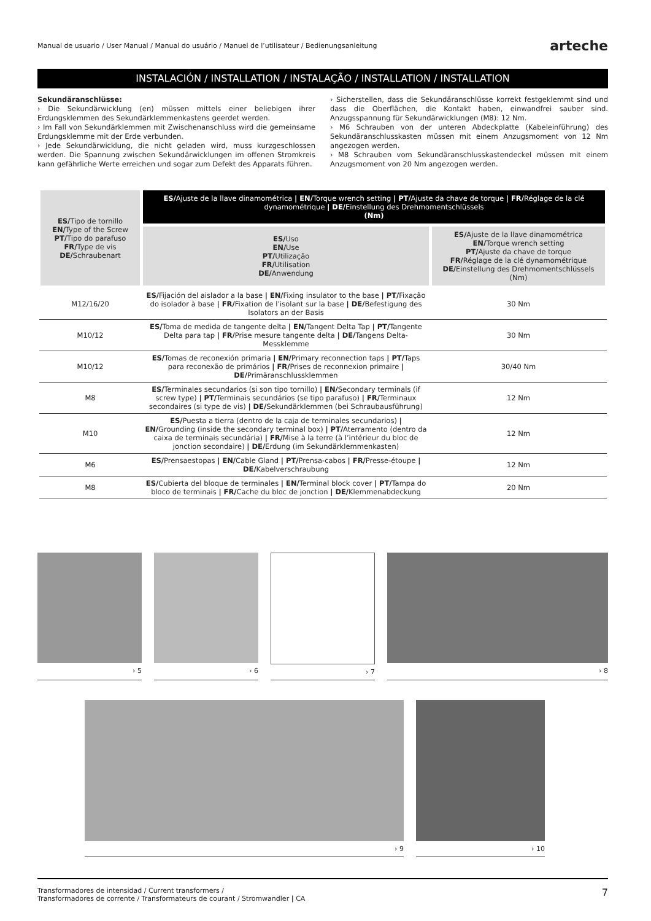Manual de usuario / User Manual / Manual do usuário / Manuel de l’utilisateur / Bedienungsanleitung arteche
INSTALACIÓN / INSTALLATION / INSTALAÇÃO / INSTALLATION / INSTALLATION
Sekundäranschlüsse:
› Die Sekundärwicklung (en) müssen mittels einer beliebigen ihrer Erdungsklemmen des Sekundärklemmenkastens geerdet werden.
› Im Fall von Sekundärklemmen mit Zwischenanschluss wird die gemeinsame Erdungsklemme mit der Erde verbunden.
› Jede Sekundärwicklung, die nicht geladen wird, muss kurzgeschlossen werden. Die Spannung zwischen Sekundärwicklungen im offenen Stromkreis kann gefährliche Werte erreichen und sogar zum Defekt des Apparats führen.
› Sicherstellen, dass die Sekundäranschlüsse korrekt festgeklemmt sind und dass die Oberflächen, die Kontakt haben, einwandfrei sauber sind. Anzugsspannung für Sekundärwicklungen (M8): 12 Nm.
› M6 Schrauben von der unteren Abdeckplatte (Kabeleinführung) des Sekundäranschlusskasten müssen mit einem Anzugsmoment von 12 Nm angezogen werden.
› M8 Schrauben vom Sekundäranschlusskastendeckel müssen mit einem Anzugsmoment von 20 Nm angezogen werden.
| ES/ Tipo de tornillo EN/ Type of the Screw PT/ Tipo do parafuso FR/ Type de vis DE/ Schraubenart | ES/ Ajuste de la llave dinamométrica / EN/ Torque wrench setting / PT/ Ajuste da chave de torque / FR/ Réglage de la clé dynamométrique / DE/ Einstellung des Drehmomentschlüssels (Nm) | |
| --- | --- | --- |
| | ES/ Uso EN/ Use PT/ Utilização FR/ Utilisation DE/ Anwendung | ES/ Ajuste de la llave dinamométrica EN/ Torque wrench setting PT/ Ajuste da chave de torque FR/ Réglage de la clé dynamométrique DE/ Einstellung des Drehmomentschlüssels (Nm) |
| M12/16/20 | ES/ Fijación del aislador a la base / EN/ Fixing insulator to the base / PT/ Fixação do isolador à base / FR/ Fixation de l’isolant sur la base / DE/ Befestigung des Isolators an der Basis | 30 Nm |
| M10/12 | ES/ Toma de medida de tangente delta / EN/ Tangent Delta Tap / PT/ Tangente Delta para tap / FR/ Prise mesure tangente delta / DE/ Tangens Delta-Messklemme | 30 Nm |
| M10/12 | ES/ Tomas de reconexión primaria / EN/ Primary reconnection taps / PT/ Taps para reconexão de primários / FR/ Prises de reconnexion primaire / DE/ Primäranschlussklemmen | 30/40 Nm |
| M8 | ES/ Terminales secundarios (si son tipo tornillo) / EN/ Secondary terminals (if screw type) / PT/ Terminais secundários (se tipo parafuso) / FR/ Terminaux secondaires (si type de vis) / DE/ Sekundärklemmen (bei Schraubausführung) | 12 Nm |
| M10 | ES/ Puesta a tierra (dentro de la caja de terminales secundarios) / EN/ Grounding (inside the secondary terminal box) / PT/ Aterramento (dentro da caixa de terminais secundária) / FR/ Mise à la terre (à l’intérieur du bloc de jonction secondaire) / DE/ Erdung (im Sekundärklemmenkasten) | 12 Nm |
| M6 | ES/ Prensaestopas / EN/ Cable Gland / PT/ Prensa-cabos / FR/ Presse-étoupe / DE/ Kabelverschraubung | 12 Nm |
| M8 | ES/ Cubierta del bloque de terminales / EN/ Terminal block cover / PT/ Tampa do bloco de terminais / FR/ Cache du bloc de jonction / DE/ Klemmenabdeckung | 20 Nm |
› 5 › 6 › 7 › 8
› 9 › 10
Transformadores de intensidad / Current transformers /
Transformadores de corrente / Transformateurs de courant / Stromwandler | CA 7